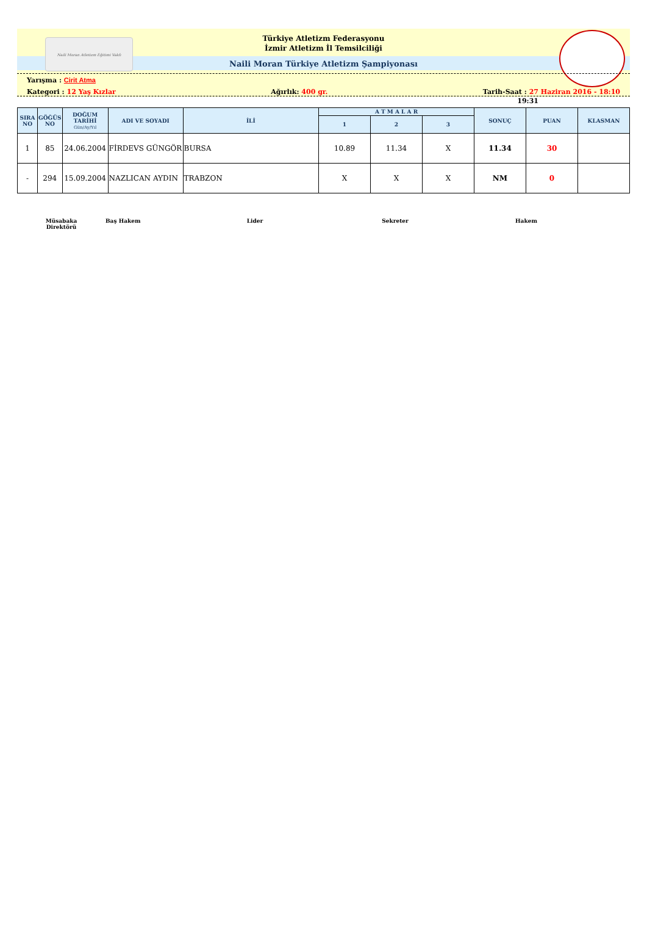Naili Moran Atletizm Eğitimi Vakfı
Türkiye Atletizm Federasyonu
İzmir Atletizm İl Temsilciliği
Naili Moran Türkiye Atletizm Şampiyonası
Yarışma : Cirit Atma
Kategori : 12 Yaş Kızlar Ağırlık: 400 gr. Tarih-Saat : 27 Haziran 2016 - 18:10
19:31
| SIRA NO | GÖĞÜS NO | DOĞUM TARİHİ Gün/Ay/Yıl | ADI VE SOYADI | İLİ | A T M A L A R | | | SONUÇ | PUAN | KLASMAN |
| --- | --- | --- | --- | --- | --- | --- | --- | --- | --- | --- |
| | | | | | 1 | 2 | 3 | | | |
| 1 | 85 | 24.06.2004 | FİRDEVS GÜNGÖR | BURSA | 10.89 | 11.34 | X | 11.34 | 30 | |
| - | 294 | 15.09.2004 | NAZLICAN AYDIN | TRABZON | X | X | X | NM | 0 | |
Müsabaka
Direktörü Baş Hakem Lider Sekreter Hakem